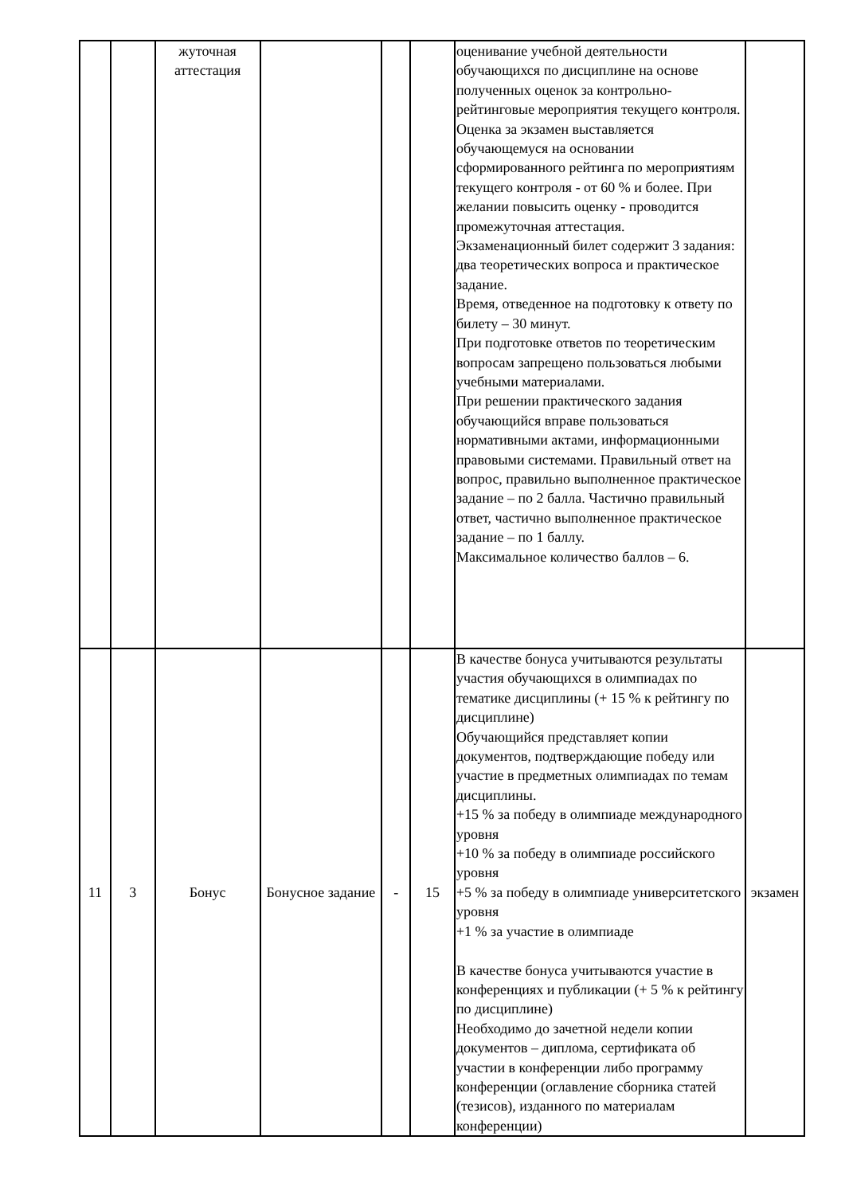| | | жуточная аттестация | | | | оценивание учебной деятельности обучающихся по дисциплине на основе полученных оценок за контрольно-рейтинговые мероприятия текущего контроля. Оценка за экзамен выставляется обучающемуся на основании сформированного рейтинга по мероприятиям текущего контроля - от 60 % и более. При желании повысить оценку - проводится промежуточная аттестация. Экзаменационный билет содержит 3 задания: два теоретических вопроса и практическое задание. Время, отведенное на подготовку к ответу по билету – 30 минут. При подготовке ответов по теоретическим вопросам запрещено пользоваться любыми учебными материалами. При решении практического задания обучающийся вправе пользоваться нормативными актами, информационными правовыми системами. Правильный ответ на вопрос, правильно выполненное практическое задание – по 2 балла. Частично правильный ответ, частично выполненное практическое задание – по 1 баллу. Максимальное количество баллов – 6. | |
| 11 | 3 | Бонус | Бонусное задание | - | 15 | В качестве бонуса учитываются результаты участия обучающихся в олимпиадах по тематике дисциплины (+ 15 % к рейтингу по дисциплине) Обучающийся представляет копии документов, подтверждающие победу или участие в предметных олимпиадах по темам дисциплины. +15 % за победу в олимпиаде международного уровня +10 % за победу в олимпиаде российского уровня +5 % за победу в олимпиаде университетского уровня +1 % за участие в олимпиаде В качестве бонуса учитываются участие в конференциях и публикации (+ 5 % к рейтингу по дисциплине) Необходимо до зачетной недели копии документов – диплома, сертификата об участии в конференции либо программу конференции (оглавление сборника статей (тезисов), изданного по материалам конференции) | экзамен |